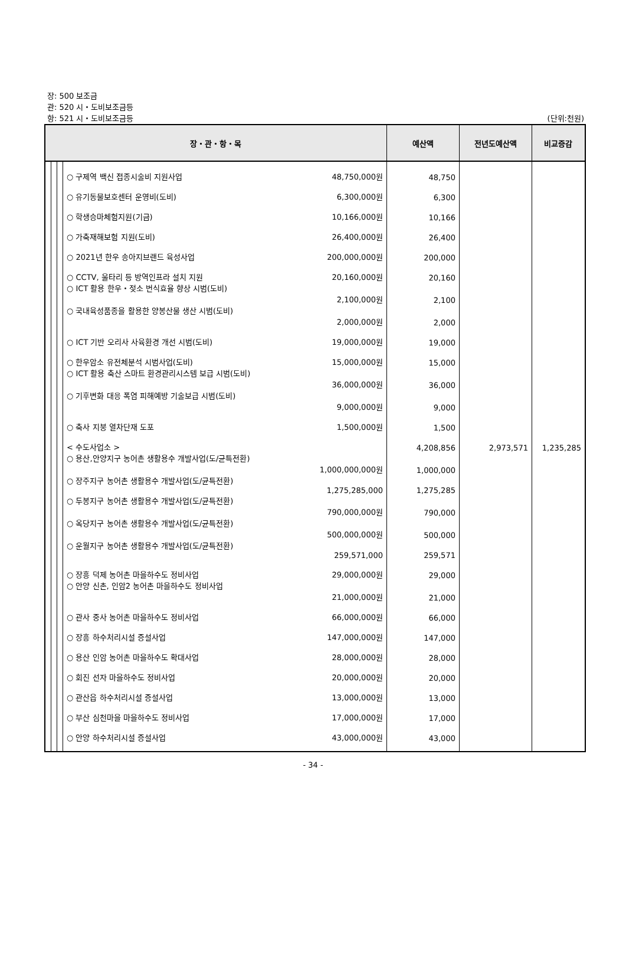장: 500 보조금
관: 520 시・도비보조금등
항: 521 시・도비보조금등 (단위:천원)
| 장・관・항・목 | | | | 예산액 | 전년도예산액 | 비교증감 |
| --- | --- | --- | --- | --- | --- | --- |
| | | | ○ 구제역 백신 접종시술비 지원사업 48,750,000원 | 48,750 | | |
| | | | ○ 유기동물보호센터 운영비(도비) 6,300,000원 | 6,300 | | |
| | | | ○ 학생승마체험지원(기금) 10,166,000원 | 10,166 | | |
| | | | ○ 가축재해보험 지원(도비) 26,400,000원 | 26,400 | | |
| | | | ○ 2021년 한우 송아지브랜드 육성사업 200,000,000원 | 200,000 | | |
| | | | ○ CCTV, 울타리 등 방역인프라 설치 지원 20,160,000원 | 20,160 | | |
| | | | ○ ICT 활용 한우・젖소 번식효율 향상 시범(도비) 2,100,000원 | 2,100 | | |
| | | | ○ 국내육성품종을 활용한 양봉산물 생산 시범(도비) 2,000,000원 | 2,000 | | |
| | | | ○ ICT 기반 오리사 사육환경 개선 시범(도비) 19,000,000원 | 19,000 | | |
| | | | ○ 한우암소 유전체분석 시범사업(도비) 15,000,000원 | 15,000 | | |
| | | | ○ ICT 활용 축산 스마트 환경관리시스템 보급 시범(도비) 36,000,000원 | 36,000 | | |
| | | | ○ 기후변화 대응 폭염 피해예방 기술보급 시범(도비) 9,000,000원 | 9,000 | | |
| | | | ○ 축사 지붕 열차단재 도포 1,500,000원 | 1,500 | | |
| | | | < 수도사업소 > | 4,208,856 | 2,973,571 | 1,235,285 |
| | | | ○ 용산,안양지구 농어촌 생활용수 개발사업(도/균특전환) 1,000,000,000원 | 1,000,000 | | |
| | | | ○ 장주지구 농어촌 생활용수 개발사업(도/균특전환) 1,275,285,000 | 1,275,285 | | |
| | | | ○ 두봉지구 농어촌 생활용수 개발사업(도/균특전환) 790,000,000원 | 790,000 | | |
| | | | ○ 옥당지구 농어촌 생활용수 개발사업(도/균특전환) 500,000,000원 | 500,000 | | |
| | | | ○ 운월지구 농어촌 생활용수 개발사업(도/균특전환) 259,571,000 | 259,571 | | |
| | | | ○ 장흥 덕제 농어촌 마을하수도 정비사업 29,000,000원 | 29,000 | | |
| | | | ○ 안양 신촌, 인암2 농어촌 마을하수도 정비사업 21,000,000원 | 21,000 | | |
| | | | ○ 관사 중사 농어촌 마을하수도 정비사업 66,000,000원 | 66,000 | | |
| | | | ○ 장흥 하수처리시설 증설사업 147,000,000원 | 147,000 | | |
| | | | ○ 용산 인암 농어촌 마을하수도 확대사업 28,000,000원 | 28,000 | | |
| | | | ○ 회진 선자 마을하수도 정비사업 20,000,000원 | 20,000 | | |
| | | | ○ 관산읍 하수처리시설 증설사업 13,000,000원 | 13,000 | | |
| | | | ○ 부산 심천마을 마을하수도 정비사업 17,000,000원 | 17,000 | | |
| | | | ○ 안양 하수처리시설 증설사업 43,000,000원 | 43,000 | | |
- 34 -